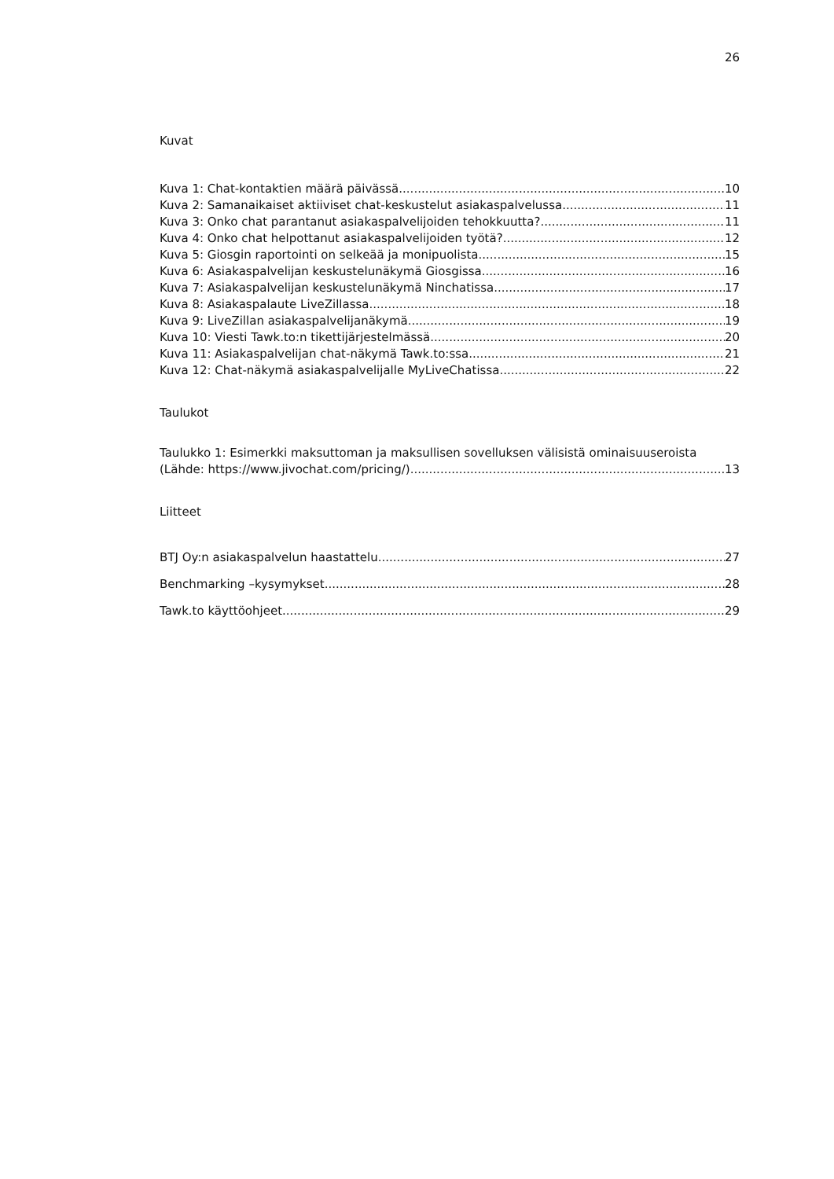26
Kuvat
Kuva 1: Chat-kontaktien määrä päivässä 10
Kuva 2: Samanaikaiset aktiiviset chat-keskustelut asiakaspalvelussa 11
Kuva 3: Onko chat parantanut asiakaspalvelijoiden tehokkuutta? 11
Kuva 4: Onko chat helpottanut asiakaspalvelijoiden työtä? 12
Kuva 5: Giosgin raportointi on selkeää ja monipuolista 15
Kuva 6: Asiakaspalvelijan keskustelunäkymä Giosgissa 16
Kuva 7: Asiakaspalvelijan keskustelunäkymä Ninchatissa 17
Kuva 8: Asiakaspalaute LiveZillassa 18
Kuva 9: LiveZillan asiakaspalvelijanäkymä 19
Kuva 10: Viesti Tawk.to:n tikettijärjestelmässä 20
Kuva 11: Asiakaspalvelijan chat-näkymä Tawk.to:ssa 21
Kuva 12: Chat-näkymä asiakaspalvelijalle MyLiveChatissa 22
Taulukot
Taulukko 1: Esimerkki maksuttoman ja maksullisen sovelluksen välisistä ominaisuuseroista
(Lähde: https://www.jivochat.com/pricing/) 13
Liitteet
BTJ Oy:n asiakaspalvelun haastattelu 27
Benchmarking –kysymykset 28
Tawk.to käyttöohjeet 29